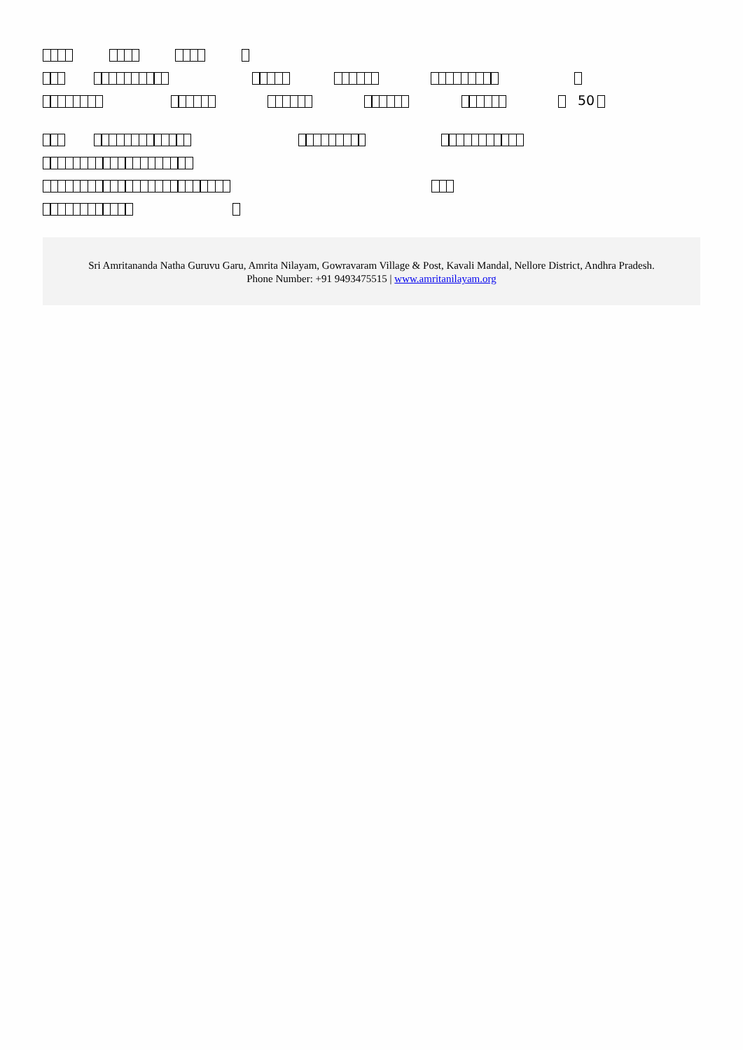50
Sri Amritananda Natha Guruvu Garu, Amrita Nilayam, Gowravaram Village & Post, Kavali Mandal, Nellore District, Andhra Pradesh.
Phone Number: +91 9493475515 | www.amritanilayam.org